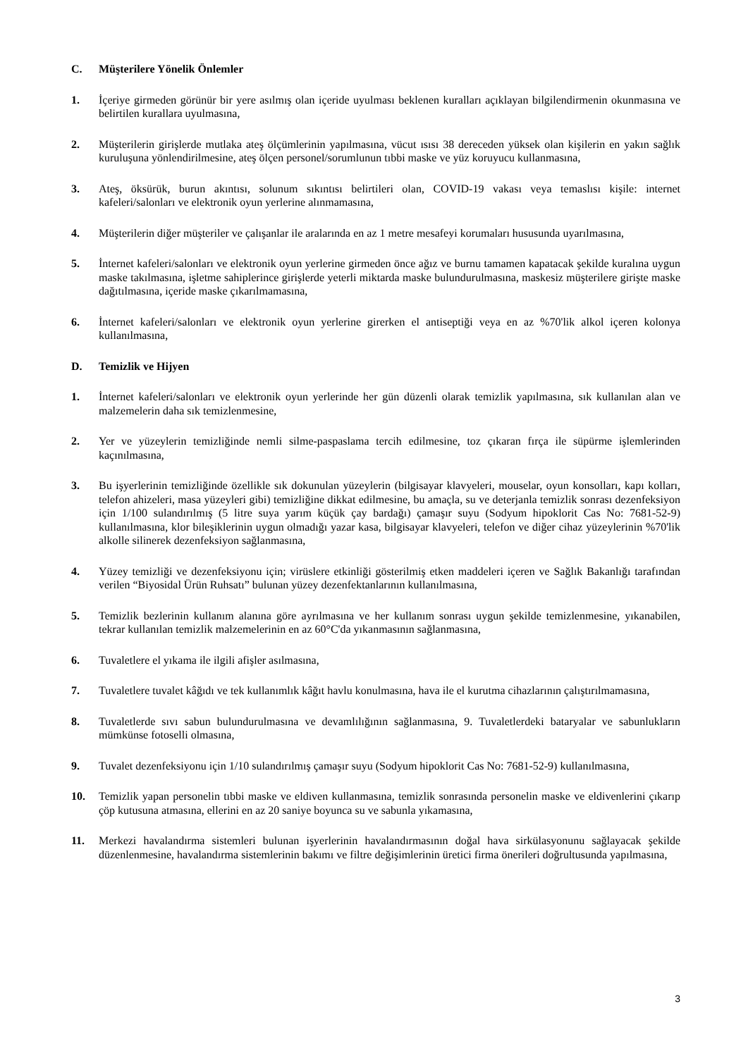C. Müşterilere Yönelik Önlemler
1. İçeriye girmeden görünür bir yere asılmış olan içeride uyulması beklenen kuralları açıklayan bilgilendirmenin okunmasına ve belirtilen kurallara uyulmasına,
2. Müşterilerin girişlerde mutlaka ateş ölçümlerinin yapılmasına, vücut ısısı 38 dereceden yüksek olan kişilerin en yakın sağlık kuruluşuna yönlendirilmesine, ateş ölçen personel/sorumlunun tıbbi maske ve yüz koruyucu kullanmasına,
3. Ateş, öksürük, burun akıntısı, solunum sıkıntısı belirtileri olan, COVID-19 vakası veya temaslısı kişile: internet kafeleri/salonları ve elektronik oyun yerlerine alınmamasına,
4. Müşterilerin diğer müşteriler ve çalışanlar ile aralarında en az 1 metre mesafeyi korumaları hususunda uyarılmasına,
5. İnternet kafeleri/salonları ve elektronik oyun yerlerine girmeden önce ağız ve burnu tamamen kapatacak şekilde kuralına uygun maske takılmasına, işletme sahiplerince girişlerde yeterli miktarda maske bulundurulmasına, maskesiz müşterilere girişte maske dağıtılmasına, içeride maske çıkarılmamasına,
6. İnternet kafeleri/salonları ve elektronik oyun yerlerine girerken el antiseptiği veya en az %70'lik alkol içeren kolonya kullanılmasına,
D. Temizlik ve Hijyen
1. İnternet kafeleri/salonları ve elektronik oyun yerlerinde her gün düzenli olarak temizlik yapılmasına, sık kullanılan alan ve malzemelerin daha sık temizlenmesine,
2. Yer ve yüzeylerin temizliğinde nemli silme-paspaslama tercih edilmesine, toz çıkaran fırça ile süpürme işlemlerinden kaçınılmasına,
3. Bu işyerlerinin temizliğinde özellikle sık dokunulan yüzeylerin (bilgisayar klavyeleri, mouselar, oyun konsolları, kapı kolları, telefon ahizeleri, masa yüzeyleri gibi) temizliğine dikkat edilmesine, bu amaçla, su ve deterjanla temizlik sonrası dezenfeksiyon için 1/100 sulandırılmış (5 litre suya yarım küçük çay bardağı) çamaşır suyu (Sodyum hipoklorit Cas No: 7681-52-9) kullanılmasına, klor bileşiklerinin uygun olmadığı yazar kasa, bilgisayar klavyeleri, telefon ve diğer cihaz yüzeylerinin %70'lik alkolle silinerek dezenfeksiyon sağlanmasına,
4. Yüzey temizliği ve dezenfeksiyonu için; virüslere etkinliği gösterilmiş etken maddeleri içeren ve Sağlık Bakanlığı tarafından verilen “Biyosidal Ürün Ruhsatı” bulunan yüzey dezenfektanlarının kullanılmasına,
5. Temizlik bezlerinin kullanım alanına göre ayrılmasına ve her kullanım sonrası uygun şekilde temizlenmesine, yıkanabilen, tekrar kullanılan temizlik malzemelerinin en az 60°C'da yıkanmasının sağlanmasına,
6. Tuvaletlere el yıkama ile ilgili afişler asılmasına,
7. Tuvaletlere tuvalet kâğıdı ve tek kullanımlık kâğıt havlu konulmasına, hava ile el kurutma cihazlarının çalıştırılmamasına,
8. Tuvaletlerde sıvı sabun bulundurulmasına ve devamlılığının sağlanmasına, 9. Tuvaletlerdeki bataryalar ve sabunlukların mümkünse fotoselli olmasına,
9. Tuvalet dezenfeksiyonu için 1/10 sulandırılmış çamaşır suyu (Sodyum hipoklorit Cas No: 7681-52-9) kullanılmasına,
10. Temizlik yapan personelin tıbbi maske ve eldiven kullanmasına, temizlik sonrasında personelin maske ve eldivenlerini çıkarıp çöp kutusuna atmasına, ellerini en az 20 saniye boyunca su ve sabunla yıkamasına,
11. Merkezi havalandırma sistemleri bulunan işyerlerinin havalandırmasının doğal hava sirkülasyonunu sağlayacak şekilde düzenlenmesine, havalandırma sistemlerinin bakımı ve filtre değişimlerinin üretici firma önerileri doğrultusunda yapılmasına,
3